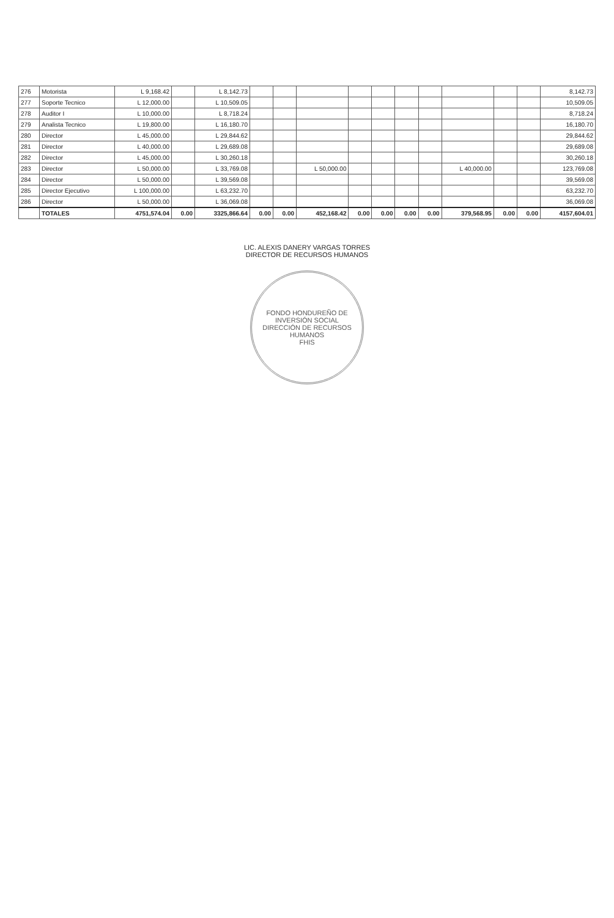| 276 | Motorista | L 9,168.42 | | L 8,142.73 | | | | | | | | | | | 8,142.73 |
| 277 | Soporte Tecnico | L 12,000.00 | | L 10,509.05 | | | | | | | | | | | 10,509.05 |
| 278 | Auditor I | L 10,000.00 | | L 8,718.24 | | | | | | | | | | | 8,718.24 |
| 279 | Analista Tecnico | L 19,800.00 | | L 16,180.70 | | | | | | | | | | | 16,180.70 |
| 280 | Director | L 45,000.00 | | L 29,844.62 | | | | | | | | | | | 29,844.62 |
| 281 | Director | L 40,000.00 | | L 29,689.08 | | | | | | | | | | | 29,689.08 |
| 282 | Director | L 45,000.00 | | L 30,260.18 | | | | | | | | | | | 30,260.18 |
| 283 | Director | L 50,000.00 | | L 33,769.08 | | | L 50,000.00 | | | | | L 40,000.00 | | | 123,769.08 |
| 284 | Director | L 50,000.00 | | L 39,569.08 | | | | | | | | | | | 39,569.08 |
| 285 | Director Ejecutivo | L 100,000.00 | | L 63,232.70 | | | | | | | | | | | 63,232.70 |
| 286 | Director | L 50,000.00 | | L 36,069.08 | | | | | | | | | | | 36,069.08 |
| | TOTALES | 4751,574.04 | 0.00 | 3325,866.64 | 0.00 | 0.00 | 452,168.42 | 0.00 | 0.00 | 0.00 | 0.00 | 379,568.95 | 0.00 | 0.00 | 4157,604.01 |
LIC. ALEXIS DANERY VARGAS TORRES
DIRECTOR DE RECURSOS HUMANOS
FONDO HONDUREÑO DE INVERSIÓN SOCIAL
DIRECCIÓN DE RECURSOS HUMANOS
FHIS